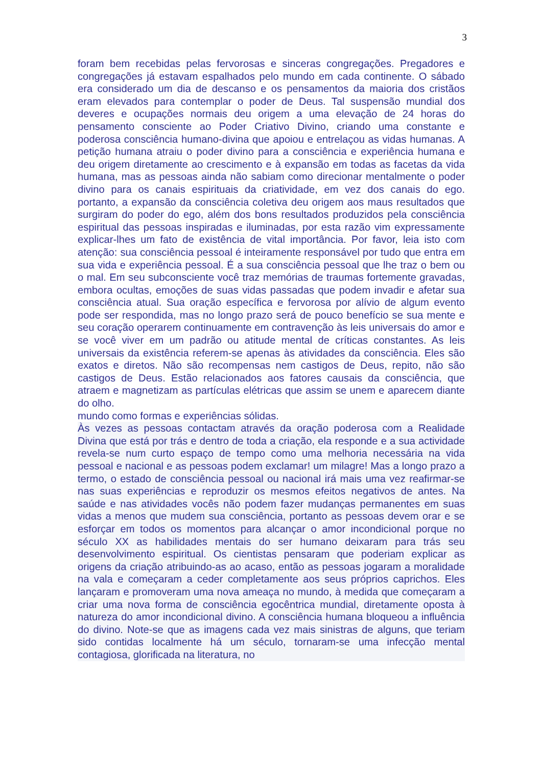3
foram bem recebidas pelas fervorosas e sinceras congregações. Pregadores e congregações já estavam espalhados pelo mundo em cada continente. O sábado era considerado um dia de descanso e os pensamentos da maioria dos cristãos eram elevados para contemplar o poder de Deus. Tal suspensão mundial dos deveres e ocupações normais deu origem a uma elevação de 24 horas do pensamento consciente ao Poder Criativo Divino, criando uma constante e poderosa consciência humano-divina que apoiou e entrelaçou as vidas humanas. A petição humana atraiu o poder divino para a consciência e experiência humana e deu origem diretamente ao crescimento e à expansão em todas as facetas da vida humana, mas as pessoas ainda não sabiam como direcionar mentalmente o poder divino para os canais espirituais da criatividade, em vez dos canais do ego. portanto, a expansão da consciência coletiva deu origem aos maus resultados que surgiram do poder do ego, além dos bons resultados produzidos pela consciência espiritual das pessoas inspiradas e iluminadas, por esta razão vim expressamente explicar-lhes um fato de existência de vital importância. Por favor, leia isto com atenção: sua consciência pessoal é inteiramente responsável por tudo que entra em sua vida e experiência pessoal. É a sua consciência pessoal que lhe traz o bem ou o mal. Em seu subconsciente você traz memórias de traumas fortemente gravadas, embora ocultas, emoções de suas vidas passadas que podem invadir e afetar sua consciência atual. Sua oração específica e fervorosa por alívio de algum evento pode ser respondida, mas no longo prazo será de pouco benefício se sua mente e seu coração operarem continuamente em contravenção às leis universais do amor e se você viver em um padrão ou atitude mental de críticas constantes. As leis universais da existência referem-se apenas às atividades da consciência. Eles são exatos e diretos. Não são recompensas nem castigos de Deus, repito, não são castigos de Deus. Estão relacionados aos fatores causais da consciência, que atraem e magnetizam as partículas elétricas que assim se unem e aparecem diante do olho.
mundo como formas e experiências sólidas.
Às vezes as pessoas contactam através da oração poderosa com a Realidade Divina que está por trás e dentro de toda a criação, ela responde e a sua actividade revela-se num curto espaço de tempo como uma melhoria necessária na vida pessoal e nacional e as pessoas podem exclamar! um milagre! Mas a longo prazo a termo, o estado de consciência pessoal ou nacional irá mais uma vez reafirmar-se nas suas experiências e reproduzir os mesmos efeitos negativos de antes. Na saúde e nas atividades vocês não podem fazer mudanças permanentes em suas vidas a menos que mudem sua consciência, portanto as pessoas devem orar e se esforçar em todos os momentos para alcançar o amor incondicional porque no século XX as habilidades mentais do ser humano deixaram para trás seu desenvolvimento espiritual. Os cientistas pensaram que poderiam explicar as origens da criação atribuindo-as ao acaso, então as pessoas jogaram a moralidade na vala e começaram a ceder completamente aos seus próprios caprichos. Eles lançaram e promoveram uma nova ameaça no mundo, à medida que começaram a criar uma nova forma de consciência egocêntrica mundial, diretamente oposta à natureza do amor incondicional divino. A consciência humana bloqueou a influência do divino. Note-se que as imagens cada vez mais sinistras de alguns, que teriam sido contidas localmente há um século, tornaram-se uma infecção mental contagiosa, glorificada na literatura, no